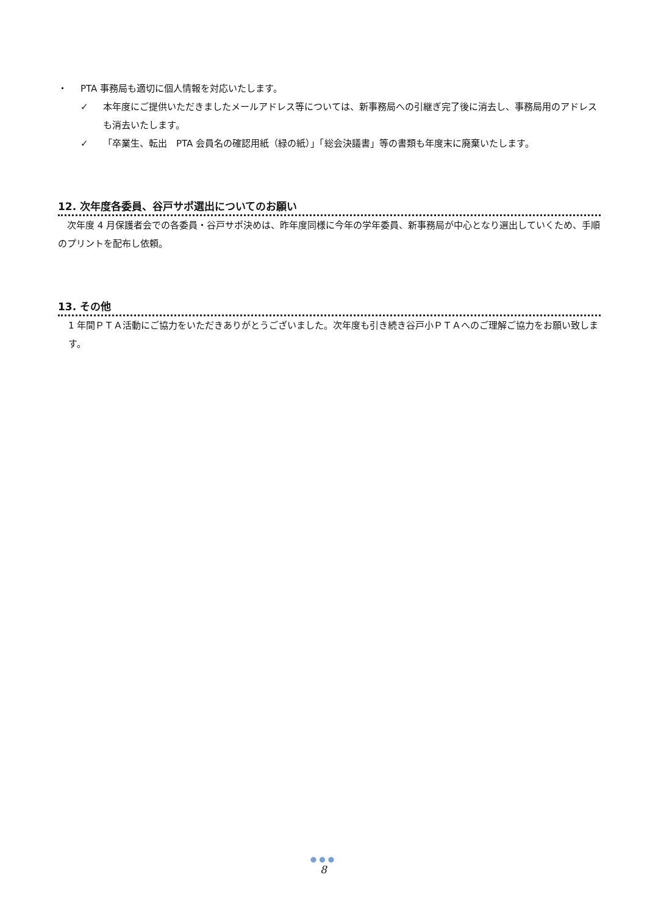・ PTA 事務局も適切に個人情報を対応いたします。
✓ 本年度にご提供いただきましたメールアドレス等については、新事務局への引継ぎ完了後に消去し、事務局用のアドレスも消去いたします。
✓ 「卒業生、転出　PTA 会員名の確認用紙（緑の紙）」「総会決議書」等の書類も年度末に廃棄いたします。
12. 次年度各委員、谷戸サポ選出についてのお願い
　次年度 4 月保護者会での各委員・谷戸サポ決めは、昨年度同様に今年の学年委員、新事務局が中心となり選出していくため、手順のプリントを配布し依頼。
13. その他
1 年間ＰＴＡ活動にご協力をいただきありがとうございました。次年度も引き続き谷戸小ＰＴＡへのご理解ご協力をお願い致します。
●●●
8